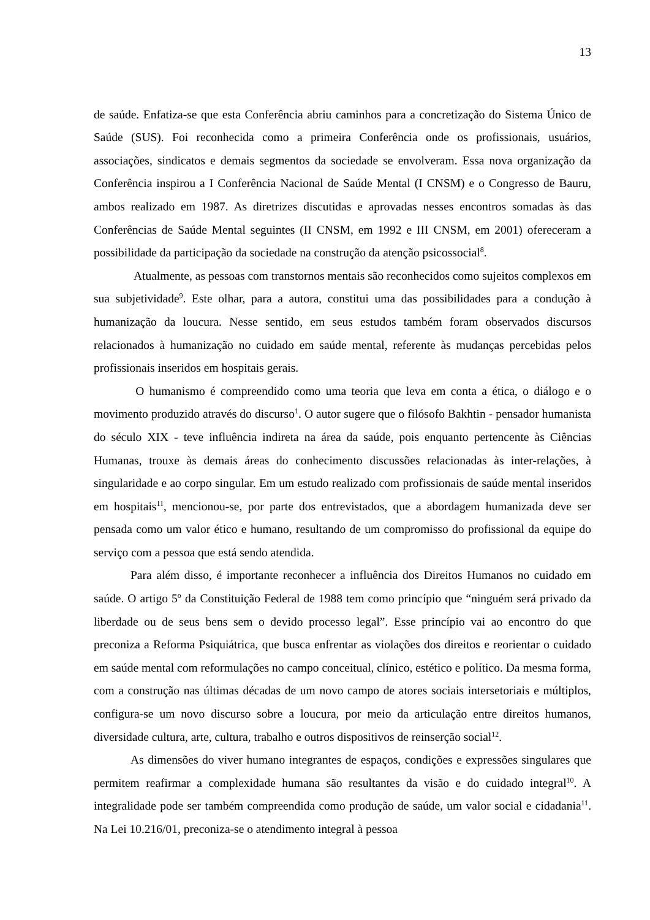13
de saúde. Enfatiza-se que esta Conferência abriu caminhos para a concretização do Sistema Único de Saúde (SUS). Foi reconhecida como a primeira Conferência onde os profissionais, usuários, associações, sindicatos e demais segmentos da sociedade se envolveram. Essa nova organização da Conferência inspirou a I Conferência Nacional de Saúde Mental (I CNSM) e o Congresso de Bauru, ambos realizado em 1987. As diretrizes discutidas e aprovadas nesses encontros somadas às das Conferências de Saúde Mental seguintes (II CNSM, em 1992 e III CNSM, em 2001) ofereceram a possibilidade da participação da sociedade na construção da atenção psicossocial<sup>8</sup>.
Atualmente, as pessoas com transtornos mentais são reconhecidos como sujeitos complexos em sua subjetividade<sup>9</sup>. Este olhar, para a autora, constitui uma das possibilidades para a condução à humanização da loucura. Nesse sentido, em seus estudos também foram observados discursos relacionados à humanização no cuidado em saúde mental, referente às mudanças percebidas pelos profissionais inseridos em hospitais gerais.
O humanismo é compreendido como uma teoria que leva em conta a ética, o diálogo e o movimento produzido através do discurso<sup>1</sup>. O autor sugere que o filósofo Bakhtin - pensador humanista do século XIX - teve influência indireta na área da saúde, pois enquanto pertencente às Ciências Humanas, trouxe às demais áreas do conhecimento discussões relacionadas às inter-relações, à singularidade e ao corpo singular. Em um estudo realizado com profissionais de saúde mental inseridos em hospitais<sup>11</sup>, mencionou-se, por parte dos entrevistados, que a abordagem humanizada deve ser pensada como um valor ético e humano, resultando de um compromisso do profissional da equipe do serviço com a pessoa que está sendo atendida.
Para além disso, é importante reconhecer a influência dos Direitos Humanos no cuidado em saúde. O artigo 5º da Constituição Federal de 1988 tem como princípio que “ninguém será privado da liberdade ou de seus bens sem o devido processo legal”. Esse princípio vai ao encontro do que preconiza a Reforma Psiquiátrica, que busca enfrentar as violações dos direitos e reorientar o cuidado em saúde mental com reformulações no campo conceitual, clínico, estético e político. Da mesma forma, com a construção nas últimas décadas de um novo campo de atores sociais intersetoriais e múltiplos, configura-se um novo discurso sobre a loucura, por meio da articulação entre direitos humanos, diversidade cultura, arte, cultura, trabalho e outros dispositivos de reinserção social<sup>12</sup>.
As dimensões do viver humano integrantes de espaços, condições e expressões singulares que permitem reafirmar a complexidade humana são resultantes da visão e do cuidado integral<sup>10</sup>. A integralidade pode ser também compreendida como produção de saúde, um valor social e cidadania<sup>11</sup>. Na Lei 10.216/01, preconiza-se o atendimento integral à pessoa